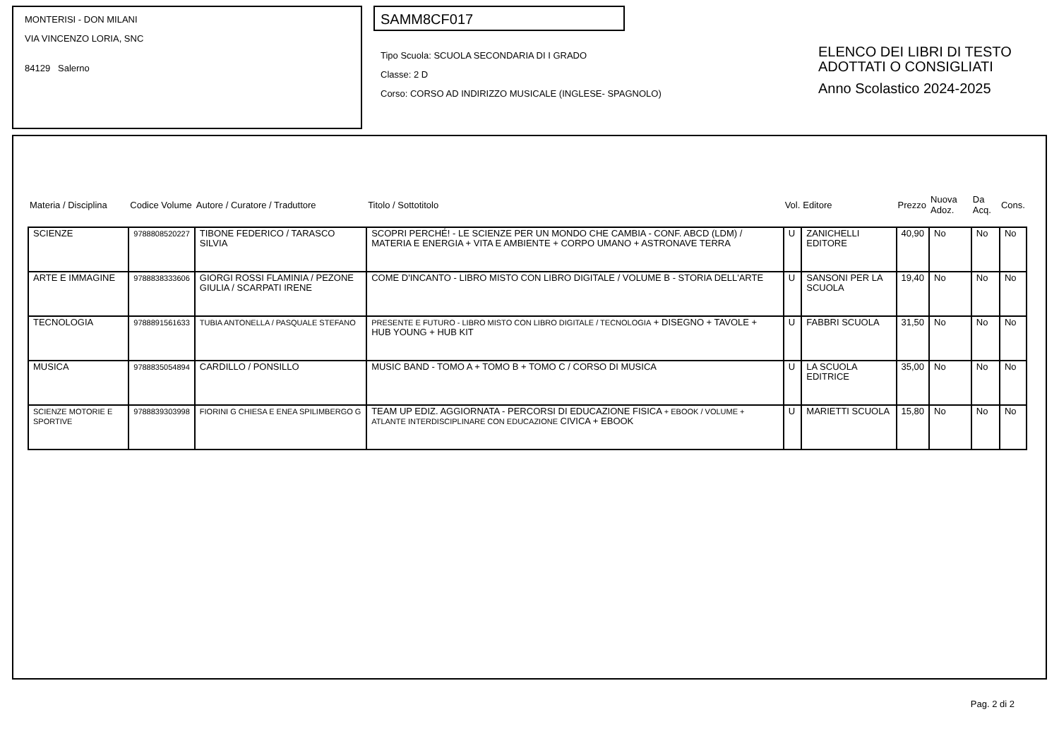MONTERISI - DON MILANI
VIA VINCENZO LORIA, SNC
84129 Salerno
SAMM8CF017
Tipo Scuola: SCUOLA SECONDARIA DI I GRADO
Classe: 2 D
Corso: CORSO AD INDIRIZZO MUSICALE (INGLESE- SPAGNOLO)
ELENCO DEI LIBRI DI TESTO
ADOTTATI O CONSIGLIATI
Anno Scolastico 2024-2025
| Materia / Disciplina | Codice Volume | Autore / Curatore / Traduttore | Titolo / Sottotitolo | Vol. | Editore | Prezzo | Nuova Adoz. | Da Acq. | Cons. |
| --- | --- | --- | --- | --- | --- | --- | --- | --- | --- |
| SCIENZE | 9788808520227 | TIBONE FEDERICO / TARASCO SILVIA | SCOPRI PERCHÉ! - LE SCIENZE PER UN MONDO CHE CAMBIA - CONF. ABCD (LDM) / MATERIA E ENERGIA + VITA E AMBIENTE + CORPO UMANO + ASTRONAVE TERRA | U | ZANICHELLI EDITORE | 40,90 | No | No | No |
| ARTE E IMMAGINE | 9788838333606 | GIORGI ROSSI FLAMINIA / PEZONE GIULIA / SCARPATI IRENE | COME D'INCANTO - LIBRO MISTO CON LIBRO DIGITALE / VOLUME B - STORIA DELL'ARTE | U | SANSONI PER LA SCUOLA | 19,40 | No | No | No |
| TECNOLOGIA | 9788891561633 | TUBIA ANTONELLA / PASQUALE STEFANO | PRESENTE E FUTURO - LIBRO MISTO CON LIBRO DIGITALE / TECNOLOGIA + DISEGNO + TAVOLE + HUB YOUNG + HUB KIT | U | FABBRI SCUOLA | 31,50 | No | No | No |
| MUSICA | 9788835054894 | CARDILLO / PONSILLO | MUSIC BAND - TOMO A + TOMO B + TOMO C / CORSO DI MUSICA | U | LA SCUOLA EDITRICE | 35,00 | No | No | No |
| SCIENZE MOTORIE E SPORTIVE | 9788839303998 | FIORINI G CHIESA E ENEA SPILIMBERGO G | TEAM UP EDIZ. AGGIORNATA - PERCORSI DI EDUCAZIONE FISICA + EBOOK / VOLUME + ATLANTE INTERDISCIPLINARE CON EDUCAZIONE CIVICA + EBOOK | U | MARIETTI SCUOLA | 15,80 | No | No | No |
Pag. 2 di 2